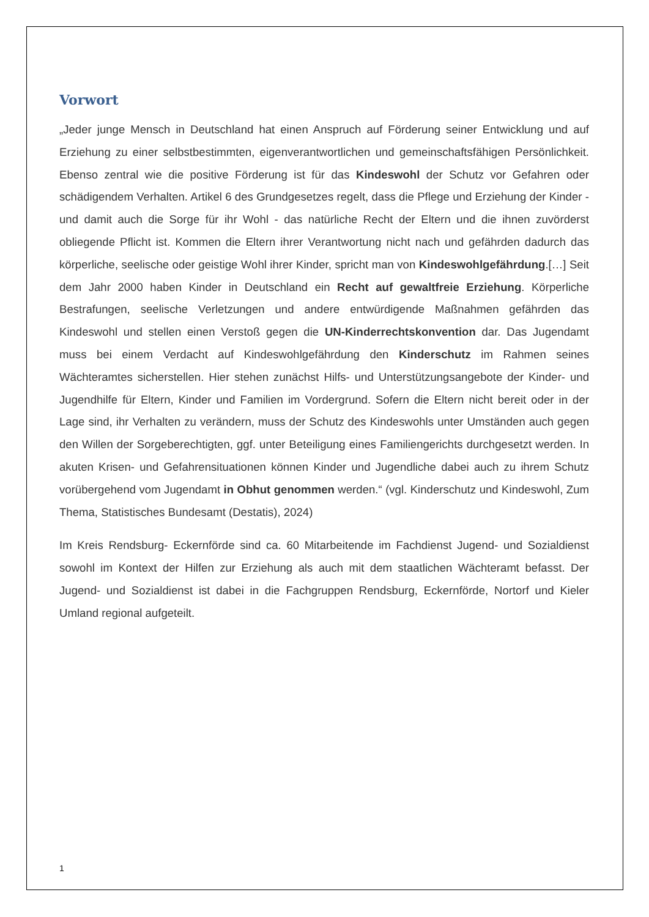Vorwort
„Jeder junge Mensch in Deutschland hat einen Anspruch auf Förderung seiner Entwicklung und auf Erziehung zu einer selbstbestimmten, eigenverantwortlichen und gemeinschaftsfähigen Persönlichkeit. Ebenso zentral wie die positive Förderung ist für das Kindeswohl der Schutz vor Gefahren oder schädigendem Verhalten. Artikel 6 des Grundgesetzes regelt, dass die Pflege und Erziehung der Kinder - und damit auch die Sorge für ihr Wohl - das natürliche Recht der Eltern und die ihnen zuvörderst obliegende Pflicht ist. Kommen die Eltern ihrer Verantwortung nicht nach und gefährden dadurch das körperliche, seelische oder geistige Wohl ihrer Kinder, spricht man von Kindeswohlgefährdung.[…] Seit dem Jahr 2000 haben Kinder in Deutschland ein Recht auf gewaltfreie Erziehung. Körperliche Bestrafungen, seelische Verletzungen und andere entwürdigende Maßnahmen gefährden das Kindeswohl und stellen einen Verstoß gegen die UN-Kinderrechtskonvention dar. Das Jugendamt muss bei einem Verdacht auf Kindeswohlgefährdung den Kinderschutz im Rahmen seines Wächteramtes sicherstellen. Hier stehen zunächst Hilfs- und Unterstützungsangebote der Kinder- und Jugendhilfe für Eltern, Kinder und Familien im Vordergrund. Sofern die Eltern nicht bereit oder in der Lage sind, ihr Verhalten zu verändern, muss der Schutz des Kindeswohls unter Umständen auch gegen den Willen der Sorgeberechtigten, ggf. unter Beteiligung eines Familiengerichts durchgesetzt werden. In akuten Krisen- und Gefahrensituationen können Kinder und Jugendliche dabei auch zu ihrem Schutz vorübergehend vom Jugendamt in Obhut genommen werden.“ (vgl. Kinderschutz und Kindeswohl, Zum Thema, Statistisches Bundesamt (Destatis), 2024)
Im Kreis Rendsburg- Eckernförde sind ca. 60 Mitarbeitende im Fachdienst Jugend- und Sozialdienst sowohl im Kontext der Hilfen zur Erziehung als auch mit dem staatlichen Wächteramt befasst. Der Jugend- und Sozialdienst ist dabei in die Fachgruppen Rendsburg, Eckernförde, Nortorf und Kieler Umland regional aufgeteilt.
1